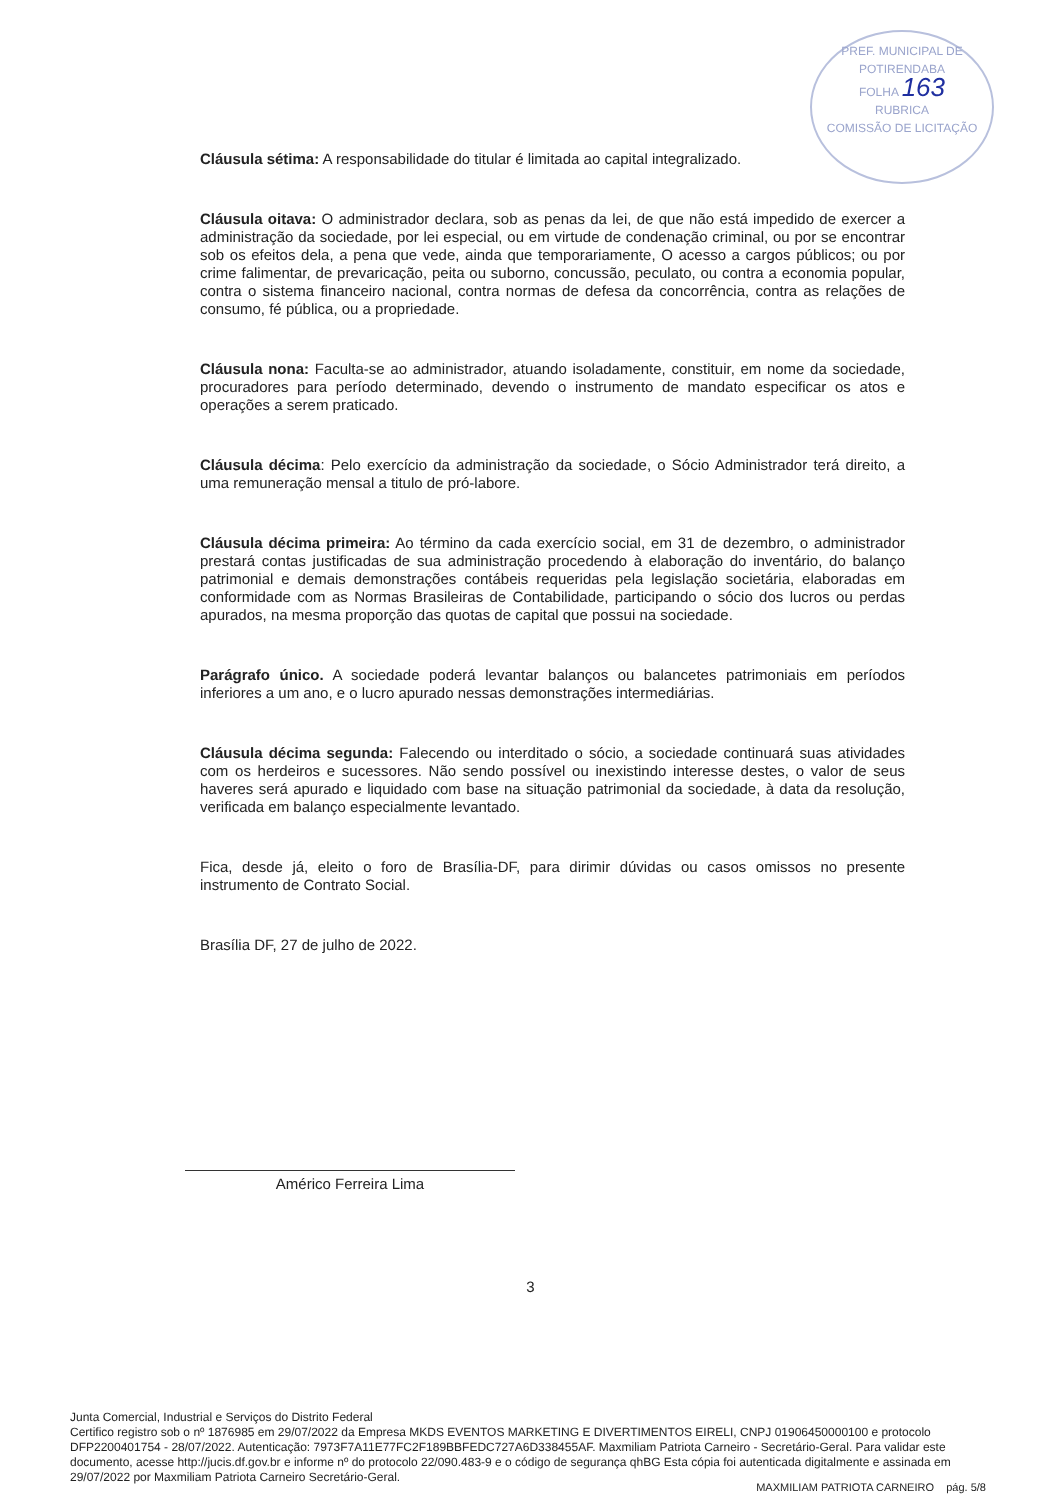PREF. MUNICIPAL DE POTIRENDABA
FOLHA 163
RUBRICA
COMISSÃO DE LICITAÇÃO
Cláusula sétima: A responsabilidade do titular é limitada ao capital integralizado.
Cláusula oitava: O administrador declara, sob as penas da lei, de que não está impedido de exercer a administração da sociedade, por lei especial, ou em virtude de condenação criminal, ou por se encontrar sob os efeitos dela, a pena que vede, ainda que temporariamente, O acesso a cargos públicos; ou por crime falimentar, de prevaricação, peita ou suborno, concussão, peculato, ou contra a economia popular, contra o sistema financeiro nacional, contra normas de defesa da concorrência, contra as relações de consumo, fé pública, ou a propriedade.
Cláusula nona: Faculta-se ao administrador, atuando isoladamente, constituir, em nome da sociedade, procuradores para período determinado, devendo o instrumento de mandato especificar os atos e operações a serem praticado.
Cláusula décima: Pelo exercício da administração da sociedade, o Sócio Administrador terá direito, a uma remuneração mensal a titulo de pró-labore.
Cláusula décima primeira: Ao término da cada exercício social, em 31 de dezembro, o administrador prestará contas justificadas de sua administração procedendo à elaboração do inventário, do balanço patrimonial e demais demonstrações contábeis requeridas pela legislação societária, elaboradas em conformidade com as Normas Brasileiras de Contabilidade, participando o sócio dos lucros ou perdas apurados, na mesma proporção das quotas de capital que possui na sociedade.
Parágrafo único. A sociedade poderá levantar balanços ou balancetes patrimoniais em períodos inferiores a um ano, e o lucro apurado nessas demonstrações intermediárias.
Cláusula décima segunda: Falecendo ou interditado o sócio, a sociedade continuará suas atividades com os herdeiros e sucessores. Não sendo possível ou inexistindo interesse destes, o valor de seus haveres será apurado e liquidado com base na situação patrimonial da sociedade, à data da resolução, verificada em balanço especialmente levantado.
Fica, desde já, eleito o foro de Brasília-DF, para dirimir dúvidas ou casos omissos no presente instrumento de Contrato Social.
Brasília DF, 27 de julho de 2022.
Américo Ferreira Lima
3
Junta Comercial, Industrial e Serviços do Distrito Federal
Certifico registro sob o nº 1876985 em 29/07/2022 da Empresa MKDS EVENTOS MARKETING E DIVERTIMENTOS EIRELI, CNPJ 01906450000100 e protocolo DFP2200401754 - 28/07/2022. Autenticação: 7973F7A11E77FC2F189BBFEDC727A6D338455AF. Maxmiliam Patriota Carneiro - Secretário-Geral. Para validar este documento, acesse http://jucis.df.gov.br e informe nº do protocolo 22/090.483-9 e o código de segurança qhBG Esta cópia foi autenticada digitalmente e assinada em 29/07/2022 por Maxmiliam Patriota Carneiro Secretário-Geral.
MAXMILIAM PATRIOTA CARNEIRO pág. 5/8